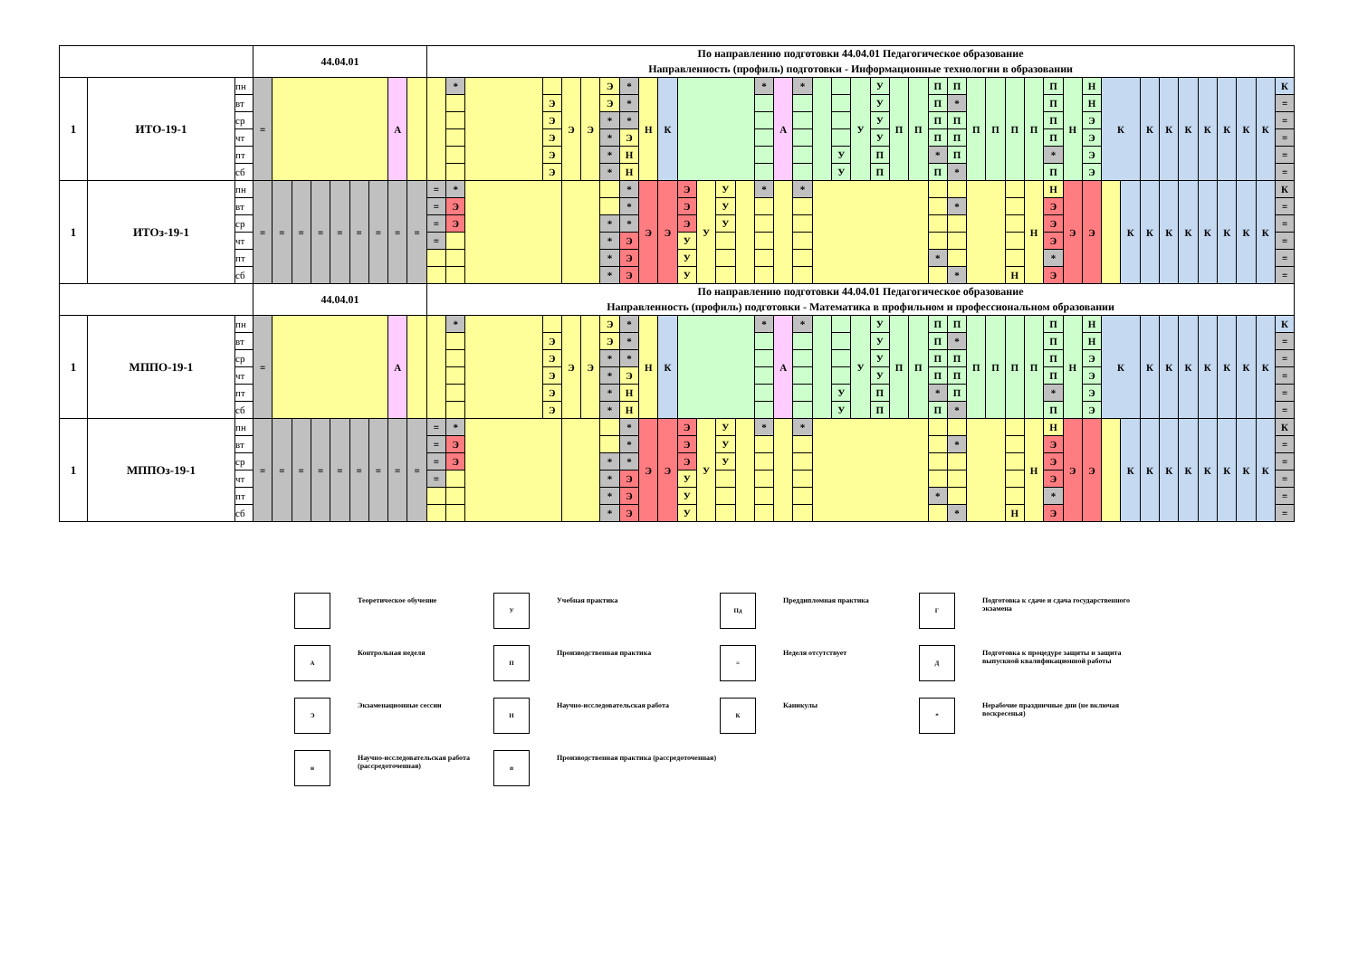| | | | 44.04.01 | | | | | | | | | По направлению подготовки 44.04.01 Педагогическое образование Направленность (профиль) подготовки - Информационные технологии в образовании | | | | | | | | | | | | | | | | | | | | | | | | | | | | | | | | | | | | | | | | | |
| 1 | ИТО-19-1 | пн | = | | | | | | | А | | | * | | | Э | Э | Э | * | Н | К | | | | | * | А | * | | | У | У | П | П | П | П | П | П | П | П | П | Н | Н | К | | К | К | К | К | К | К | К | К |
| | | вт | | | | | | | | | | | | | Э | | | Э | * | | | | | | | | | | | | | У | | | П | * | | | | | П | | Н | | | | | | | | | | = |
| | | ср | | | | | | | | | | | | | Э | | | * | * | | | | | | | | | | | | | У | | | П | П | | | | | П | | Э | | | | | | | | | | = |
| | | чт | | | | | | | | | | | | | Э | | | * | Э | | | | | | | | | | | | | У | | | П | П | | | | | П | | Э | | | | | | | | | | = |
| | | пт | | | | | | | | | | | | | Э | | | * | Н | | | | | | | | | | | У | | П | | | * | П | | | | | * | | Э | | | | | | | | | | = |
| | | сб | | | | | | | | | | | | | Э | | | * | Н | | | | | | | | | | | У | | П | | | П | * | | | | | П | | Э | | | | | | | | | | = |
| 1 | ИТОз-19-1 | пн | = | = | = | = | = | = | = | = | = | = | * | | | | | | * | Э | Э | Э | У | У | | * | | * | | | | | | | | | | | | Н | Н | Э | Э | | К | К | К | К | К | К | К | К | К |
| | | вт | | | | | | | | | | = | Э | | | | | | * | | | Э | | У | | | | | | | | | | | | * | | | | | Э | | | | | | | | | | | | = |
| | | ср | | | | | | | | | | = | Э | | | | | * | * | | | Э | | У | | | | | | | | | | | | | | | | | Э | | | | | | | | | | | | = |
| | | чт | | | | | | | | | | = | | | | | | * | Э | | | У | | | | | | | | | | | | | | | | | | | Э | | | | | | | | | | | | = |
| | | пт | | | | | | | | | | | | | | | | * | Э | | | У | | | | | | | | | | | | | * | | | | | | * | | | | | | | | | | | | = |
| | | сб | | | | | | | | | | | | | | | | * | Э | | | У | | | | | | | | | | | | | | * | | | Н | | Э | | | | | | | | | | | | = |
| | | | 44.04.01 | | | | | | | | | По направлению подготовки 44.04.01 Педагогическое образование Направленность (профиль) подготовки - Математика в профильном и профессиональном образовании | | | | | | | | | | | | | | | | | | | | | | | | | | | | | | | | | | | | | | | | | |
| 1 | МППО-19-1 | пн | = | | | | | | | А | | | * | | | Э | Э | Э | * | Н | К | | | | | * | А | * | | | У | У | П | П | П | П | П | П | П | П | П | Н | Н | К | | К | К | К | К | К | К | К | К |
| | | вт | | | | | | | | | | | | | Э | | | Э | * | | | | | | | | | | | | | У | | | П | * | | | | | П | | Н | | | | | | | | | | = |
| | | ср | | | | | | | | | | | | | Э | | | * | * | | | | | | | | | | | | | У | | | П | П | | | | | П | | Э | | | | | | | | | | = |
| | | чт | | | | | | | | | | | | | Э | | | * | Э | | | | | | | | | | | | | У | | | П | П | | | | | П | | Э | | | | | | | | | | = |
| | | пт | | | | | | | | | | | | | Э | | | * | Н | | | | | | | | | | | У | | П | | | * | П | | | | | * | | Э | | | | | | | | | | = |
| | | сб | | | | | | | | | | | | | Э | | | * | Н | | | | | | | | | | | У | | П | | | П | * | | | | | П | | Э | | | | | | | | | | = |
| 1 | МППОз-19-1 | пн | = | = | = | = | = | = | = | = | = | = | * | | | | | | * | Э | Э | Э | У | У | | * | | * | | | | | | | | | | | | Н | Н | Э | Э | | К | К | К | К | К | К | К | К | К |
| | | вт | | | | | | | | | | = | Э | | | | | | * | | | Э | | У | | | | | | | | | | | | * | | | | | Э | | | | | | | | | | | | = |
| | | ср | | | | | | | | | | = | Э | | | | | * | * | | | Э | | У | | | | | | | | | | | | | | | | | Э | | | | | | | | | | | | = |
| | | чт | | | | | | | | | | = | | | | | | * | Э | | | У | | | | | | | | | | | | | | | | | | | Э | | | | | | | | | | | | = |
| | | пт | | | | | | | | | | | | | | | | * | Э | | | У | | | | | | | | | | | | | * | | | | | | * | | | | | | | | | | | | = |
| | | сб | | | | | | | | | | | | | | | | * | Э | | | У | | | | | | | | | | | | | | * | | | Н | | Э | | | | | | | | | | | | = |
| | Теоретическое обучение | У | Учебная практика | Пд | Преддипломная практика | Г | Подготовка к сдаче и сдача государственного экзамена |
| А | Контрольная неделя | П | Производственная практика | = | Неделя отсутствует | Д | Подготовка к процедуре защиты и защита выпускной квалификационной работы |
| Э | Экзаменационные сессии | Н | Научно-исследовательская работа | К | Каникулы | * | Нерабочие праздничные дни (не включая воскресенья) |
| н | Научно-исследовательская работа (рассредоточенная) | п | Производственная практика (рассредоточенная) | | | | |